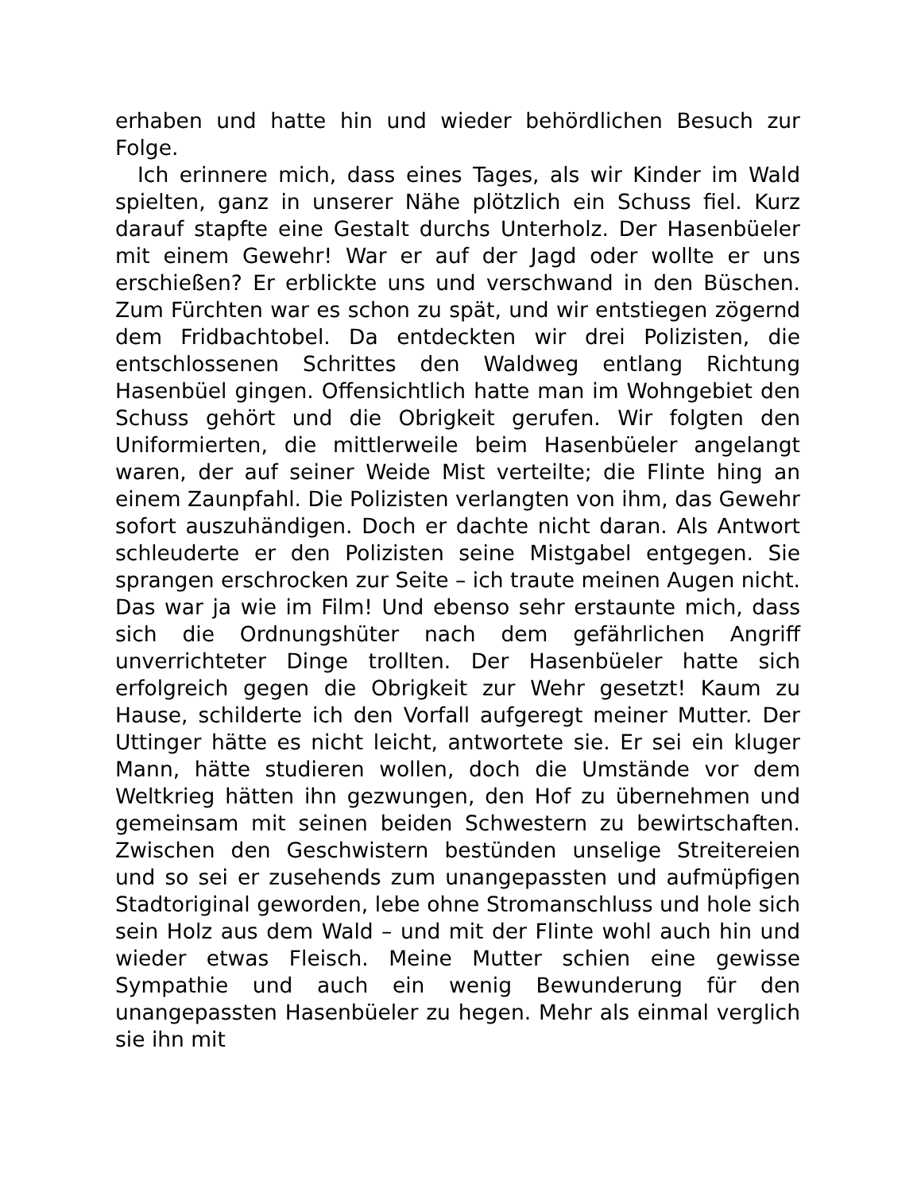erhaben und hatte hin und wieder behördlichen Besuch zur Folge.
Ich erinnere mich, dass eines Tages, als wir Kinder im Wald spielten, ganz in unserer Nähe plötzlich ein Schuss fiel. Kurz darauf stapfte eine Gestalt durchs Unterholz. Der Hasenbüeler mit einem Gewehr! War er auf der Jagd oder wollte er uns erschießen? Er erblickte uns und verschwand in den Büschen. Zum Fürchten war es schon zu spät, und wir entstiegen zögernd dem Fridbachtobel. Da entdeckten wir drei Polizisten, die entschlossenen Schrittes den Waldweg entlang Richtung Hasenbüel gingen. Offensichtlich hatte man im Wohngebiet den Schuss gehört und die Obrigkeit gerufen. Wir folgten den Uniformierten, die mittlerweile beim Hasenbüeler angelangt waren, der auf seiner Weide Mist verteilte; die Flinte hing an einem Zaunpfahl. Die Polizisten verlangten von ihm, das Gewehr sofort auszuhändigen. Doch er dachte nicht daran. Als Antwort schleuderte er den Polizisten seine Mistgabel entgegen. Sie sprangen erschrocken zur Seite – ich traute meinen Augen nicht. Das war ja wie im Film! Und ebenso sehr erstaunte mich, dass sich die Ordnungshüter nach dem gefährlichen Angriff unverrichteter Dinge trollten. Der Hasenbüeler hatte sich erfolgreich gegen die Obrigkeit zur Wehr gesetzt! Kaum zu Hause, schilderte ich den Vorfall aufgeregt meiner Mutter. Der Uttinger hätte es nicht leicht, antwortete sie. Er sei ein kluger Mann, hätte studieren wollen, doch die Umstände vor dem Weltkrieg hätten ihn gezwungen, den Hof zu übernehmen und gemeinsam mit seinen beiden Schwestern zu bewirtschaften. Zwischen den Geschwistern bestünden unselige Streitereien und so sei er zusehends zum unangepassten und aufmüpfigen Stadtoriginal geworden, lebe ohne Stromanschluss und hole sich sein Holz aus dem Wald – und mit der Flinte wohl auch hin und wieder etwas Fleisch. Meine Mutter schien eine gewisse Sympathie und auch ein wenig Bewunderung für den unangepassten Hasenbüeler zu hegen. Mehr als einmal verglich sie ihn mit